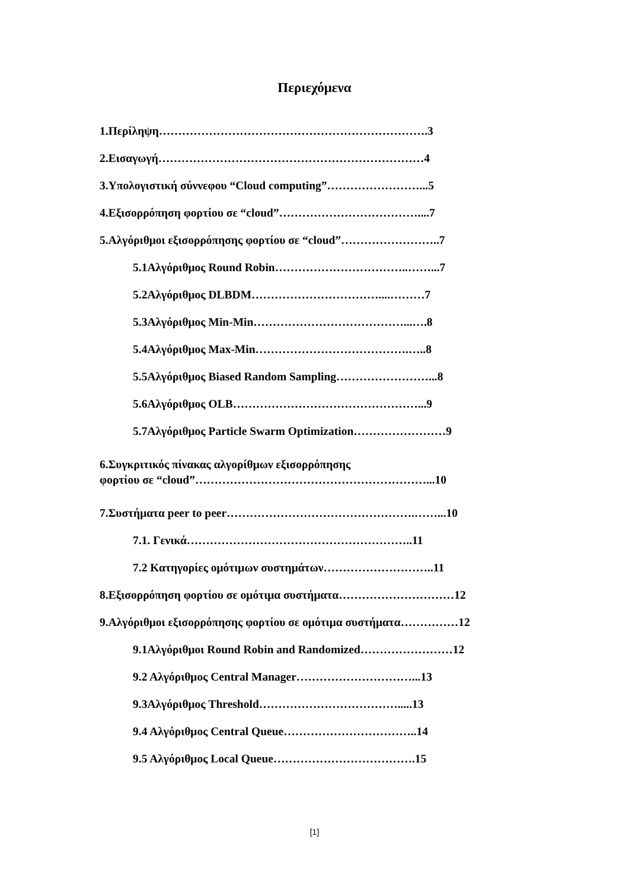Περιεχόμενα
1.Περίληψη…………………………………………………………….3
2.Εισαγωγή……………………………………………………………4
3.Υπολογιστική σύννεφου “Cloud computing”……………………...5
4.Εξισορρόπηση φορτίου σε “cloud”………………………………....7
5.Αλγόριθμοι εξισορρόπησης φορτίου σε “cloud”……………………..7
5.1Αλγόριθμος Round Robin……………………………..……...7
5.2Αλγόριθμος DLBDM……………………………....………7
5.3Αλγόριθμος Min-Min…………………………………...….8
5.4Αλγόριθμος Max-Min………………………………….…..8
5.5Αλγόριθμος Biased Random Sampling……………………...8
5.6Αλγόριθμος OLB…………………………………………...9
5.7Αλγόριθμος Particle Swarm Optimization……………………9
6.Συγκριτικός πίνακας αλγορίθμων εξισορρόπησης
φορτίου σε “cloud”……………………………………………………...10
7.Συστήματα peer to peer………………………………………….……...10
7.1. Γενικά…………………………………………………..11
7.2 Κατηγορίες ομότιμων συστημάτων………………………..11
8.Εξισορρόπηση φορτίου σε ομότιμα συστήματα…………………………12
9.Αλγόριθμοι εξισορρόπησης φορτίου σε ομότιμα συστήματα……………12
9.1Αλγόριθμοι Round Robin and Randomized……………………12
9.2 Αλγόριθμος Central Manager…………………………...13
9.3Αλγόριθμος Threshold……………………………….....13
9.4 Αλγόριθμος Central Queue……………………………..14
9.5 Αλγόριθμος Local Queue……………………………….15
[1]